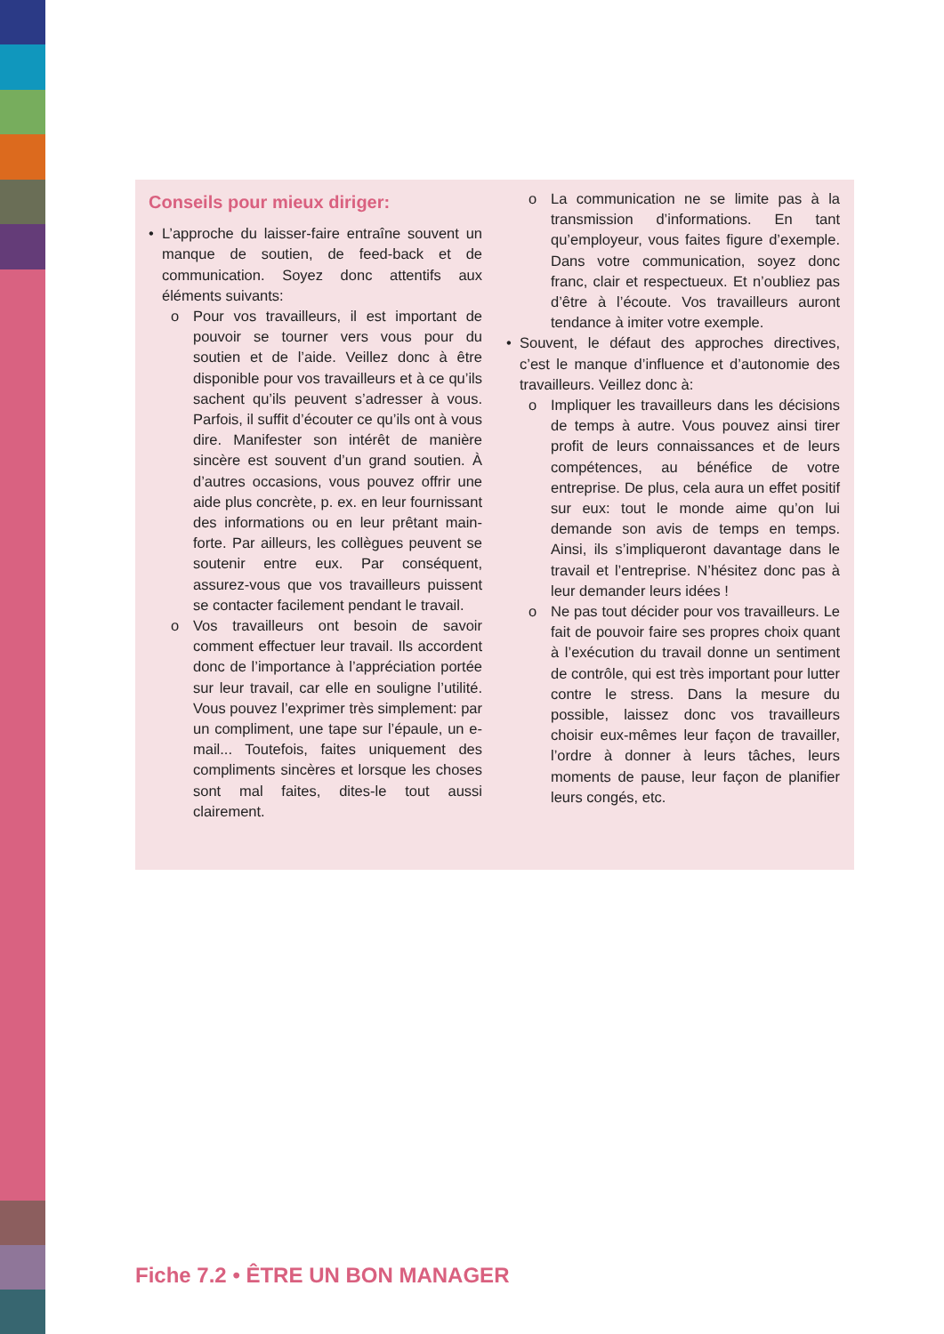Conseils pour mieux diriger:
• L’approche du laisser-faire entraîne souvent un manque de soutien, de feed-back et de communication. Soyez donc attentifs aux éléments suivants:
o Pour vos travailleurs, il est important de pouvoir se tourner vers vous pour du soutien et de l’aide. Veillez donc à être disponible pour vos travailleurs et à ce qu’ils sachent qu’ils peuvent s’adresser à vous. Parfois, il suffit d’écouter ce qu’ils ont à vous dire. Manifester son intérêt de manière sincère est souvent d’un grand soutien. À d’autres occasions, vous pouvez offrir une aide plus concrète, p. ex. en leur fournissant des informations ou en leur prêtant main-forte. Par ailleurs, les collègues peuvent se soutenir entre eux. Par conséquent, assurez-vous que vos travailleurs puissent se contacter facilement pendant le travail.
o Vos travailleurs ont besoin de savoir comment effectuer leur travail. Ils accordent donc de l’importance à l’appréciation portée sur leur travail, car elle en souligne l’utilité. Vous pouvez l’exprimer très simplement: par un compliment, une tape sur l’épaule, un e-mail... Toutefois, faites uniquement des compliments sincères et lorsque les choses sont mal faites, dites-le tout aussi clairement.
o La communication ne se limite pas à la transmission d’informations. En tant qu’employeur, vous faites figure d’exemple. Dans votre communication, soyez donc franc, clair et respectueux. Et n’oubliez pas d’être à l’écoute. Vos travailleurs auront tendance à imiter votre exemple.
• Souvent, le défaut des approches directives, c’est le manque d’influence et d’autonomie des travailleurs. Veillez donc à:
o Impliquer les travailleurs dans les décisions de temps à autre. Vous pouvez ainsi tirer profit de leurs connaissances et de leurs compétences, au bénéfice de votre entreprise. De plus, cela aura un effet positif sur eux: tout le monde aime qu’on lui demande son avis de temps en temps. Ainsi, ils s’impliqueront davantage dans le travail et l’entreprise. N’hésitez donc pas à leur demander leurs idées !
o Ne pas tout décider pour vos travailleurs. Le fait de pouvoir faire ses propres choix quant à l’exécution du travail donne un sentiment de contrôle, qui est très important pour lutter contre le stress. Dans la mesure du possible, laissez donc vos travailleurs choisir eux-mêmes leur façon de travailler, l’ordre à donner à leurs tâches, leurs moments de pause, leur façon de planifier leurs congés, etc.
Fiche 7.2 • ÊTRE UN BON MANAGER